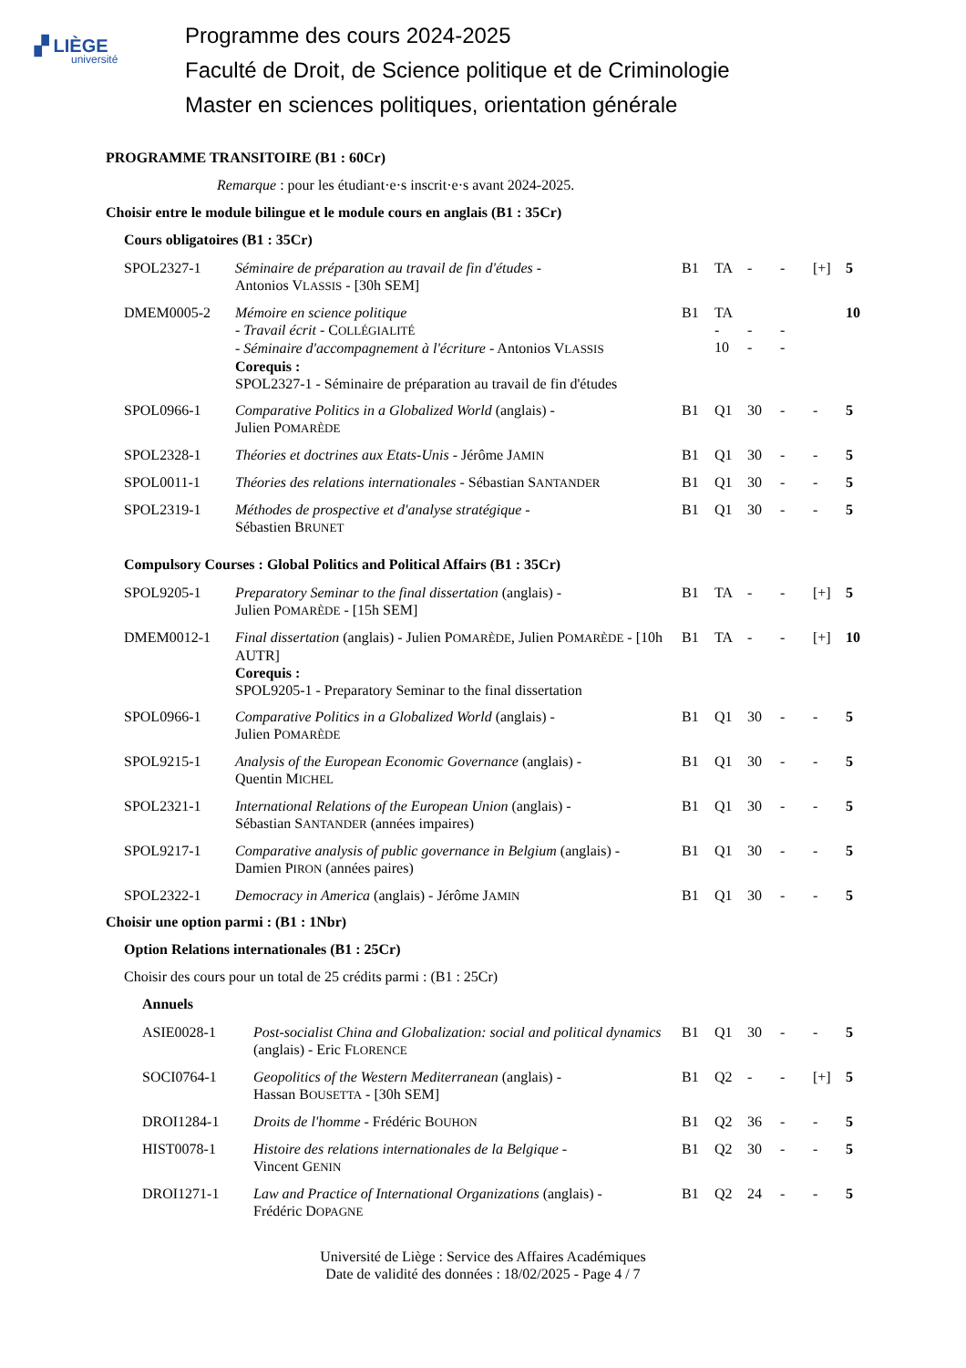▞ LIÈGE
université
Programme des cours 2024-2025
Faculté de Droit, de Science politique et de Criminologie
Master en sciences politiques, orientation générale
PROGRAMME TRANSITOIRE (B1 : 60Cr)
Remarque : pour les étudiant·e·s inscrit·e·s avant 2024-2025.
Choisir entre le module bilingue et le module cours en anglais (B1 : 35Cr)
Cours obligatoires (B1 : 35Cr)
| SPOL2327-1 | Séminaire de préparation au travail de fin d'études - Antonios V LASSIS - [30h SEM] | B1 | TA | - | - | [+] | 5 |
| DMEM0005-2 | Mémoire en science politique - Travail écrit - C OLLÉGIALITÉ - Séminaire d'accompagnement à l'écriture - Antonios V LASSIS Corequis : SPOL2327-1 - Séminaire de préparation au travail de fin d'études | B1 | TA - 10 | - - | - - | | 10 |
| SPOL0966-1 | Comparative Politics in a Globalized World (anglais) - Julien P OMARÈDE | B1 | Q1 | 30 | - | - | 5 |
| SPOL2328-1 | Théories et doctrines aux Etats-Unis - Jérôme J AMIN | B1 | Q1 | 30 | - | - | 5 |
| SPOL0011-1 | Théories des relations internationales - Sébastian S ANTANDER | B1 | Q1 | 30 | - | - | 5 |
| SPOL2319-1 | Méthodes de prospective et d'analyse stratégique - Sébastien B RUNET | B1 | Q1 | 30 | - | - | 5 |
Compulsory Courses : Global Politics and Political Affairs (B1 : 35Cr)
| SPOL9205-1 | Preparatory Seminar to the final dissertation (anglais) - Julien P OMARÈDE - [15h SEM] | B1 | TA | - | - | [+] | 5 |
| DMEM0012-1 | Final dissertation (anglais) - Julien P OMARÈDE , Julien P OMARÈDE - [10h AUTR] Corequis : SPOL9205-1 - Preparatory Seminar to the final dissertation | B1 | TA | - | - | [+] | 10 |
| SPOL0966-1 | Comparative Politics in a Globalized World (anglais) - Julien P OMARÈDE | B1 | Q1 | 30 | - | - | 5 |
| SPOL9215-1 | Analysis of the European Economic Governance (anglais) - Quentin M ICHEL | B1 | Q1 | 30 | - | - | 5 |
| SPOL2321-1 | International Relations of the European Union (anglais) - Sébastian S ANTANDER (années impaires) | B1 | Q1 | 30 | - | - | 5 |
| SPOL9217-1 | Comparative analysis of public governance in Belgium (anglais) - Damien P IRON (années paires) | B1 | Q1 | 30 | - | - | 5 |
| SPOL2322-1 | Democracy in America (anglais) - Jérôme J AMIN | B1 | Q1 | 30 | - | - | 5 |
Choisir une option parmi : (B1 : 1Nbr)
Option Relations internationales (B1 : 25Cr)
Choisir des cours pour un total de 25 crédits parmi : (B1 : 25Cr)
Annuels
| ASIE0028-1 | Post-socialist China and Globalization: social and political dynamics (anglais) - Eric F LORENCE | B1 | Q1 | 30 | - | - | 5 |
| SOCI0764-1 | Geopolitics of the Western Mediterranean (anglais) - Hassan B OUSETTA - [30h SEM] | B1 | Q2 | - | - | [+] | 5 |
| DROI1284-1 | Droits de l'homme - Frédéric B OUHON | B1 | Q2 | 36 | - | - | 5 |
| HIST0078-1 | Histoire des relations internationales de la Belgique - Vincent G ENIN | B1 | Q2 | 30 | - | - | 5 |
| DROI1271-1 | Law and Practice of International Organizations (anglais) - Frédéric D OPAGNE | B1 | Q2 | 24 | - | - | 5 |
Université de Liège : Service des Affaires Académiques
Date de validité des données : 18/02/2025 - Page 4 / 7